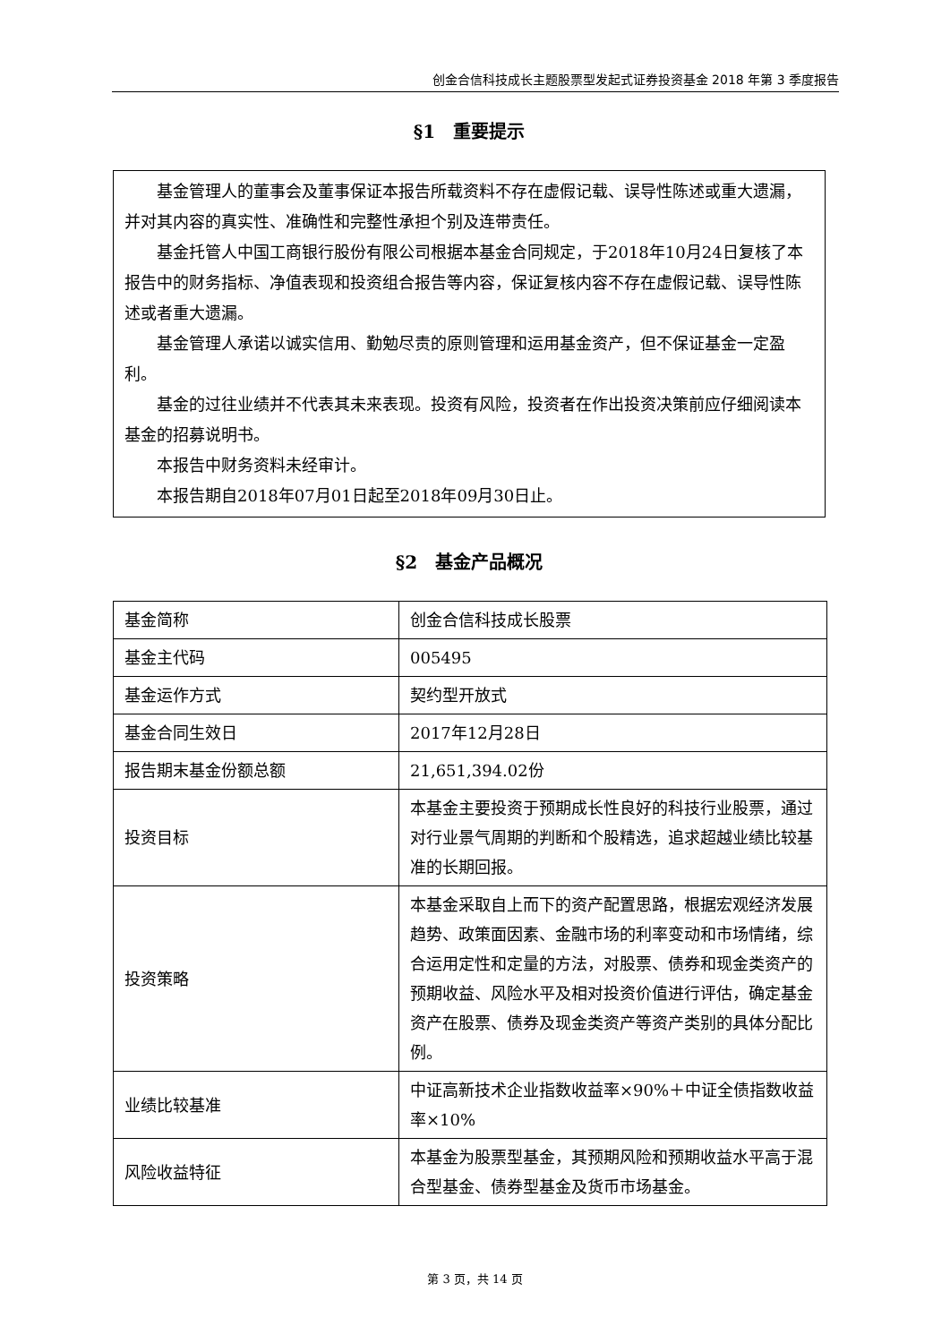创金合信科技成长主题股票型发起式证券投资基金 2018 年第 3 季度报告
§1　重要提示
基金管理人的董事会及董事保证本报告所载资料不存在虚假记载、误导性陈述或重大遗漏，并对其内容的真实性、准确性和完整性承担个别及连带责任。
基金托管人中国工商银行股份有限公司根据本基金合同规定，于2018年10月24日复核了本报告中的财务指标、净值表现和投资组合报告等内容，保证复核内容不存在虚假记载、误导性陈述或者重大遗漏。
基金管理人承诺以诚实信用、勤勉尽责的原则管理和运用基金资产，但不保证基金一定盈利。
基金的过往业绩并不代表其未来表现。投资有风险，投资者在作出投资决策前应仔细阅读本基金的招募说明书。
本报告中财务资料未经审计。
本报告期自2018年07月01日起至2018年09月30日止。
§2　基金产品概况
| 基金简称 | 创金合信科技成长股票 |
| 基金主代码 | 005495 |
| 基金运作方式 | 契约型开放式 |
| 基金合同生效日 | 2017年12月28日 |
| 报告期末基金份额总额 | 21,651,394.02份 |
| 投资目标 | 本基金主要投资于预期成长性良好的科技行业股票，通过对行业景气周期的判断和个股精选，追求超越业绩比较基准的长期回报。 |
| 投资策略 | 本基金采取自上而下的资产配置思路，根据宏观经济发展趋势、政策面因素、金融市场的利率变动和市场情绪，综合运用定性和定量的方法，对股票、债券和现金类资产的预期收益、风险水平及相对投资价值进行评估，确定基金资产在股票、债券及现金类资产等资产类别的具体分配比例。 |
| 业绩比较基准 | 中证高新技术企业指数收益率×90%＋中证全债指数收益率×10% |
| 风险收益特征 | 本基金为股票型基金，其预期风险和预期收益水平高于混合型基金、债券型基金及货币市场基金。 |
第 3 页，共 14 页